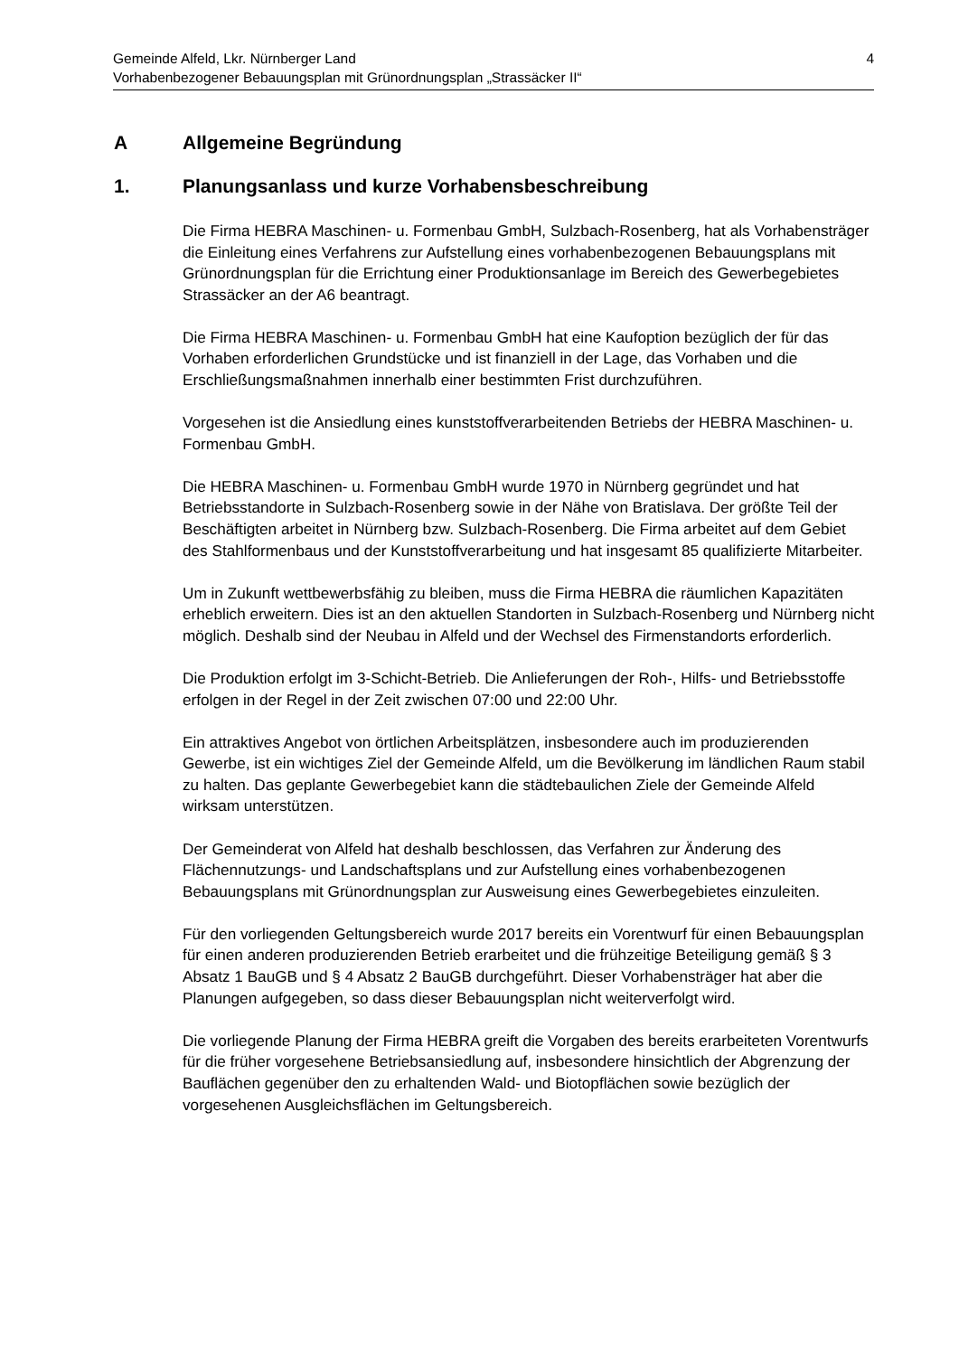4 Gemeinde Alfeld, Lkr. Nürnberger Land
Vorhabenbezogener Bebauungsplan mit Grünordnungsplan „Strassäcker II“
A Allgemeine Begründung
1. Planungsanlass und kurze Vorhabensbeschreibung
Die Firma HEBRA Maschinen- u. Formenbau GmbH, Sulzbach-Rosenberg, hat als Vorhabensträger die Einleitung eines Verfahrens zur Aufstellung eines vorhabenbezogenen Bebauungsplans mit Grünordnungsplan für die Errichtung einer Produktionsanlage im Bereich des Gewerbegebietes Strassäcker an der A6 beantragt.
Die Firma HEBRA Maschinen- u. Formenbau GmbH hat eine Kaufoption bezüglich der für das Vorhaben erforderlichen Grundstücke und ist finanziell in der Lage, das Vorhaben und die Erschließungsmaßnahmen innerhalb einer bestimmten Frist durchzuführen.
Vorgesehen ist die Ansiedlung eines kunststoffverarbeitenden Betriebs der HEBRA Maschinen- u. Formenbau GmbH.
Die HEBRA Maschinen- u. Formenbau GmbH wurde 1970 in Nürnberg gegründet und hat Betriebsstandorte in Sulzbach-Rosenberg sowie in der Nähe von Bratislava. Der größte Teil der Beschäftigten arbeitet in Nürnberg bzw. Sulzbach-Rosenberg. Die Firma arbeitet auf dem Gebiet des Stahlformenbaus und der Kunststoffverarbeitung und hat insgesamt 85 qualifizierte Mitarbeiter.
Um in Zukunft wettbewerbsfähig zu bleiben, muss die Firma HEBRA die räumlichen Kapazitäten erheblich erweitern. Dies ist an den aktuellen Standorten in Sulzbach-Rosenberg und Nürnberg nicht möglich. Deshalb sind der Neubau in Alfeld und der Wechsel des Firmenstandorts erforderlich.
Die Produktion erfolgt im 3-Schicht-Betrieb. Die Anlieferungen der Roh-, Hilfs- und Betriebsstoffe erfolgen in der Regel in der Zeit zwischen 07:00 und 22:00 Uhr.
Ein attraktives Angebot von örtlichen Arbeitsplätzen, insbesondere auch im produzierenden Gewerbe, ist ein wichtiges Ziel der Gemeinde Alfeld, um die Bevölkerung im ländlichen Raum stabil zu halten. Das geplante Gewerbegebiet kann die städtebaulichen Ziele der Gemeinde Alfeld wirksam unterstützen.
Der Gemeinderat von Alfeld hat deshalb beschlossen, das Verfahren zur Änderung des Flächennutzungs- und Landschaftsplans und zur Aufstellung eines vorhabenbezogenen Bebauungsplans mit Grünordnungsplan zur Ausweisung eines Gewerbegebietes einzuleiten.
Für den vorliegenden Geltungsbereich wurde 2017 bereits ein Vorentwurf für einen Bebauungsplan für einen anderen produzierenden Betrieb erarbeitet und die frühzeitige Beteiligung gemäß § 3 Absatz 1 BauGB und § 4 Absatz 2 BauGB durchgeführt. Dieser Vorhabensträger hat aber die Planungen aufgegeben, so dass dieser Bebauungsplan nicht weiterverfolgt wird.
Die vorliegende Planung der Firma HEBRA greift die Vorgaben des bereits erarbeiteten Vorentwurfs für die früher vorgesehene Betriebsansiedlung auf, insbesondere hinsichtlich der Abgrenzung der Bauflächen gegenüber den zu erhaltenden Wald- und Biotopflächen sowie bezüglich der vorgesehenen Ausgleichsflächen im Geltungsbereich.